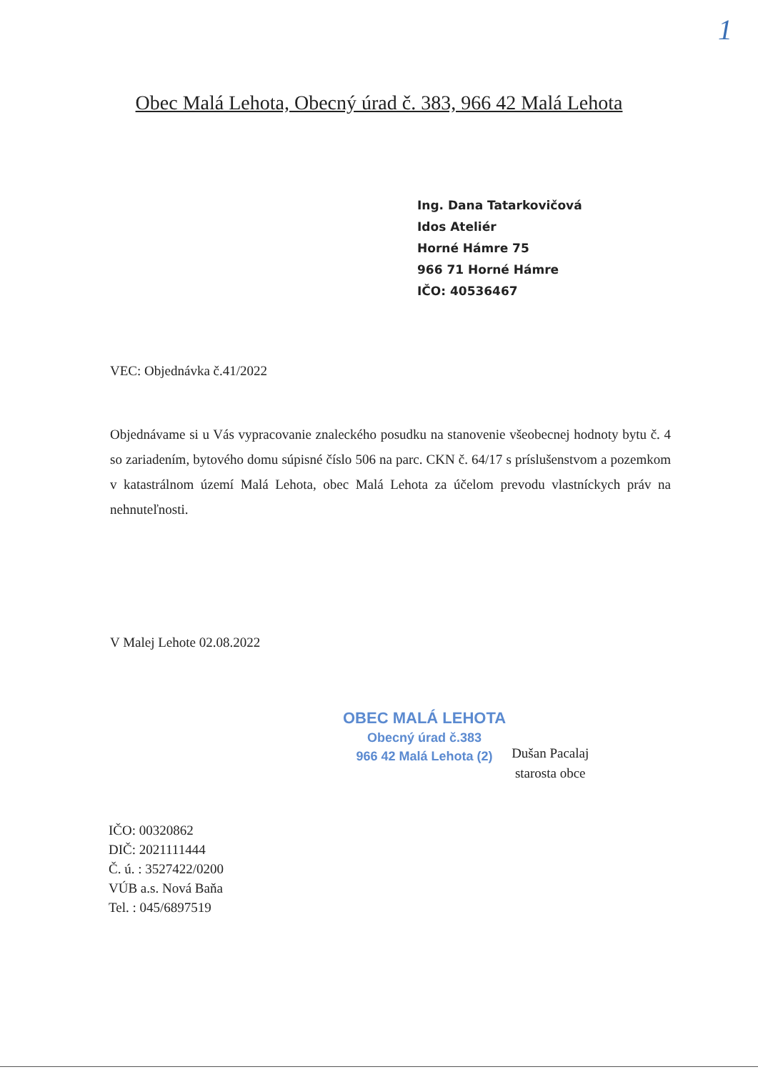1
Obec Malá Lehota, Obecný úrad č. 383, 966 42 Malá Lehota
Ing. Dana Tatarkovičová
Idos Ateliér
Horné Hámre 75
966 71 Horné Hámre
IČO: 40536467
VEC: Objednávka č.41/2022
Objednávame si u Vás vypracovanie znaleckého posudku na stanovenie všeobecnej hodnoty bytu č. 4 so zariadením, bytového domu súpisné číslo 506 na parc. CKN č. 64/17 s príslušenstvom a pozemkom v katastrálnom území Malá Lehota, obec Malá Lehota za účelom prevodu vlastníckych práv na nehnuteľnosti.
V Malej Lehote 02.08.2022
OBEC MALÁ LEHOTA
Obecný úrad č.383
966 42 Malá Lehota (2)
Dušan Pacalaj
starosta obce
IČO: 00320862
DIČ: 2021111444
Č. ú. : 3527422/0200
VÚB a.s. Nová Baňa
Tel. : 045/6897519